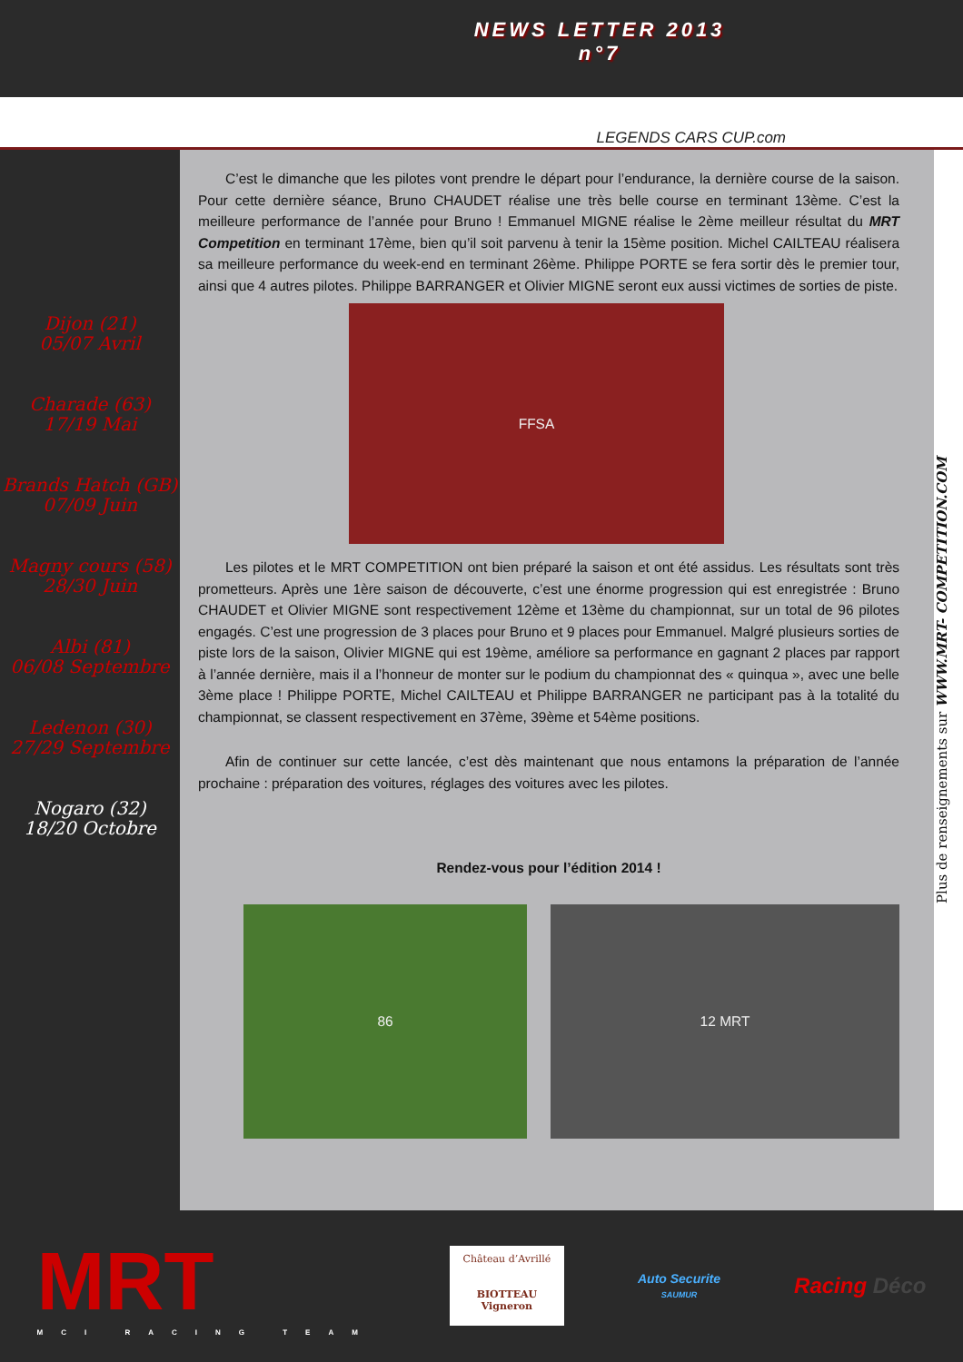NEWS LETTER 2013
n°7
LEGENDS CARS CUP.com
Dijon (21)
05/07 Avril
Charade (63)
17/19 Mai
Brands Hatch (GB)
07/09 Juin
Magny cours (58)
28/30 Juin
Albi (81)
06/08 Septembre
Ledenon (30)
27/29 Septembre
Nogaro (32)
18/20 Octobre
C’est le dimanche que les pilotes vont prendre le départ pour l’endurance, la dernière course de la saison. Pour cette dernière séance, Bruno CHAUDET réalise une très belle course en terminant 13ème. C’est la meilleure performance de l’année pour Bruno ! Emmanuel MIGNE réalise le 2ème meilleur résultat du MRT Competition en terminant 17ème, bien qu’il soit parvenu à tenir la 15ème position. Michel CAILTEAU réalisera sa meilleure performance du week-end en terminant 26ème. Philippe PORTE se fera sortir dès le premier tour, ainsi que 4 autres pilotes. Philippe BARRANGER et Olivier MIGNE seront eux aussi victimes de sorties de piste.
FFSA
Les pilotes et le MRT COMPETITION ont bien préparé la saison et ont été assidus. Les résultats sont très prometteurs. Après une 1ère saison de découverte, c’est une énorme progression qui est enregistrée : Bruno CHAUDET et Olivier MIGNE sont respectivement 12ème et 13ème du championnat, sur un total de 96 pilotes engagés. C’est une progression de 3 places pour Bruno et 9 places pour Emmanuel. Malgré plusieurs sorties de piste lors de la saison, Olivier MIGNE qui est 19ème, améliore sa performance en gagnant 2 places par rapport à l’année dernière, mais il a l’honneur de monter sur le podium du championnat des « quinqua », avec une belle 3ème place ! Philippe PORTE, Michel CAILTEAU et Philippe BARRANGER ne participant pas à la totalité du championnat, se classent respectivement en 37ème, 39ème et 54ème positions.
Afin de continuer sur cette lancée, c’est dès maintenant que nous entamons la préparation de l’année prochaine : préparation des voitures, réglages des voitures avec les pilotes.
Rendez-vous pour l’édition 2014 !
86 12 MRT
Plus de renseignements sur WWW.MRT- COMPETITION.COM
MRT
MCI RACING TEAM
Château d’Avrillé
BIOTTEAU Vigneron
Auto Securite
SAUMUR
Racing Déco